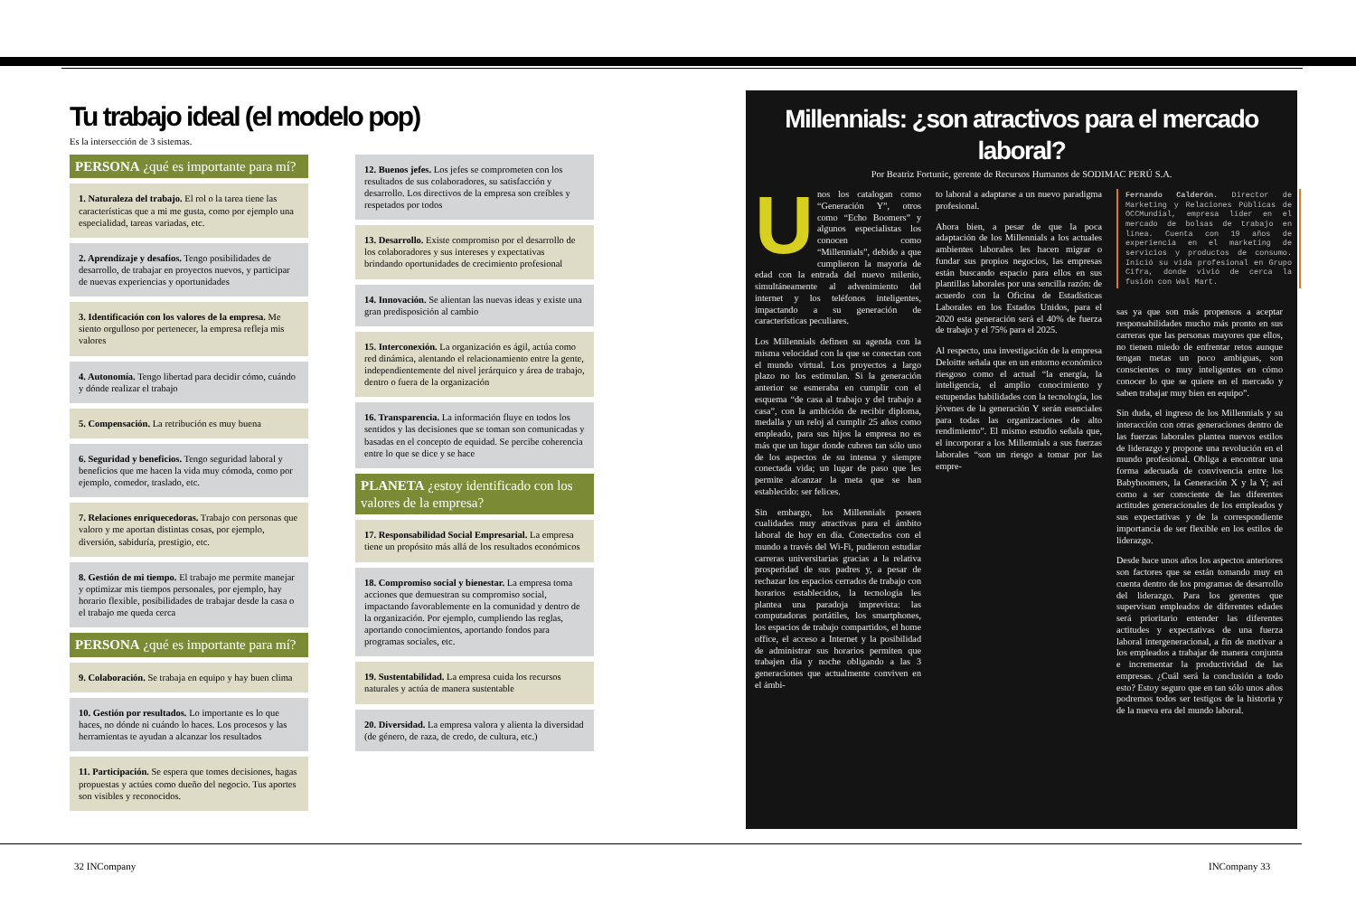Tu trabajo ideal (el modelo pop)
Es la intersección de 3 sistemas.
PERSONA ¿qué es importante para mí?
1. Naturaleza del trabajo. El rol o la tarea tiene las características que a mi me gusta, como por ejemplo una especialidad, tareas variadas, etc.
2. Aprendizaje y desafíos. Tengo posibilidades de desarrollo, de trabajar en proyectos nuevos, y participar de nuevas experiencias y oportunidades
3. Identificación con los valores de la empresa. Me siento orgulloso por pertenecer, la empresa refleja mis valores
4. Autonomía. Tengo libertad para decidir cómo, cuándo y dónde realizar el trabajo
5. Compensación. La retribución es muy buena
6. Seguridad y beneficios. Tengo seguridad laboral y beneficios que me hacen la vida muy cómoda, como por ejemplo, comedor, traslado, etc.
7. Relaciones enriquecedoras. Trabajo con personas que valoro y me aportan distintas cosas, por ejemplo, diversión, sabiduría, prestigio, etc.
8. Gestión de mi tiempo. El trabajo me permite manejar y optimizar mis tiempos personales, por ejemplo, hay horario flexible, posibilidades de trabajar desde la casa o el trabajo me queda cerca
PERSONA ¿qué es importante para mí?
9. Colaboración. Se trabaja en equipo y hay buen clima
10. Gestión por resultados. Lo importante es lo que haces, no dónde ni cuándo lo haces. Los procesos y las herramientas te ayudan a alcanzar los resultados
11. Participación. Se espera que tomes decisiones, hagas propuestas y actúes como dueño del negocio. Tus aportes son visibles y reconocidos.
12. Buenos jefes. Los jefes se comprometen con los resultados de sus colaboradores, su satisfacción y desarrollo. Los directivos de la empresa son creíbles y respetados por todos
13. Desarrollo. Existe compromiso por el desarrollo de los colaboradores y sus intereses y expectativas brindando oportunidades de crecimiento profesional
14. Innovación. Se alientan las nuevas ideas y existe una gran predisposición al cambio
15. Interconexión. La organización es ágil, actúa como red dinámica, alentando el relacionamiento entre la gente, independientemente del nivel jerárquico y área de trabajo, dentro o fuera de la organización
16. Transparencia. La información fluye en todos los sentidos y las decisiones que se toman son comunicadas y basadas en el concepto de equidad. Se percibe coherencia entre lo que se dice y se hace
PLANETA ¿estoy identificado con los valores de la empresa?
17. Responsabilidad Social Empresarial. La empresa tiene un propósito más allá de los resultados económicos
18. Compromiso social y bienestar. La empresa toma acciones que demuestran su compromiso social, impactando favorablemente en la comunidad y dentro de la organización. Por ejemplo, cumpliendo las reglas, aportando conocimientos, aportando fondos para programas sociales, etc.
19. Sustentabilidad. La empresa cuida los recursos naturales y actúa de manera sustentable
20. Diversidad. La empresa valora y alienta la diversidad (de género, de raza, de credo, de cultura, etc.)
Millennials: ¿son atractivos para el mercado laboral?
Por Beatriz Fortunic, gerente de Recursos Humanos de SODIMAC PERÚ S.A.
Unos los catalogan como “Generación Y”, otros como “Echo Boomers” y algunos especialistas los conocen como “Millennials”, debido a que cumplieron la mayoría de edad con la entrada del nuevo milenio, simultáneamente al advenimiento del internet y los teléfonos inteligentes, impactando a su generación de características peculiares.
Los Millennials definen su agenda con la misma velocidad con la que se conectan con el mundo virtual. Los proyectos a largo plazo no los estimulan. Si la generación anterior se esmeraba en cumplir con el esquema “de casa al trabajo y del trabajo a casa”, con la ambición de recibir diploma, medalla y un reloj al cumplir 25 años como empleado, para sus hijos la empresa no es más que un lugar donde cubren tan sólo uno de los aspectos de su intensa y siempre conectada vida; un lugar de paso que les permite alcanzar la meta que se han establecido: ser felices.
Sin embargo, los Millennials poseen cualidades muy atractivas para el ámbito laboral de hoy en día. Conectados con el mundo a través del Wi-Fi, pudieron estudiar carreras universitarias gracias a la relativa prosperidad de sus padres y, a pesar de rechazar los espacios cerrados de trabajo con horarios establecidos, la tecnología les plantea una paradoja imprevista: las computadoras portátiles, los smartphones, los espacios de trabajo compartidos, el home office, el acceso a Internet y la posibilidad de administrar sus horarios permiten que trabajen día y noche obligando a las 3 generaciones que actualmente conviven en el ámbi-
to laboral a adaptarse a un nuevo paradigma profesional.
Ahora bien, a pesar de que la poca adaptación de los Millennials a los actuales ambientes laborales les hacen migrar o fundar sus propios negocios, las empresas están buscando espacio para ellos en sus plantillas laborales por una sencilla razón: de acuerdo con la Oficina de Estadísticas Laborales en los Estados Unidos, para el 2020 esta generación será el 40% de fuerza de trabajo y el 75% para el 2025.
Al respecto, una investigación de la empresa Deloitte señala que en un entorno económico riesgoso como el actual “la energía, la inteligencia, el amplio conocimiento y estupendas habilidades con la tecnología, los jóvenes de la generación Y serán esenciales para todas las organizaciones de alto rendimiento”. El mismo estudio señala que, el incorporar a los Millennials a sus fuerzas laborales “son un riesgo a tomar por las empre-
Fernando Calderón. Director de Marketing y Relaciones Públicas de OCCMundial, empresa líder en el mercado de bolsas de trabajo en línea. Cuenta con 19 años de experiencia en el marketing de servicios y productos de consumo. Inició su vida profesional en Grupo Cifra, donde vivió de cerca la fusión con Wal Mart.
sas ya que son más propensos a aceptar responsabilidades mucho más pronto en sus carreras que las personas mayores que ellos, no tienen miedo de enfrentar retos aunque tengan metas un poco ambiguas, son conscientes o muy inteligentes en cómo conocer lo que se quiere en el mercado y saben trabajar muy bien en equipo”.
Sin duda, el ingreso de los Millennials y su interacción con otras generaciones dentro de las fuerzas laborales plantea nuevos estilos de liderazgo y propone una revolución en el mundo profesional. Obliga a encontrar una forma adecuada de convivencia entre los Babyboomers, la Generación X y la Y; así como a ser consciente de las diferentes actitudes generacionales de los empleados y sus expectativas y de la correspondiente importancia de ser flexible en los estilos de liderazgo.
Desde hace unos años los aspectos anteriores son factores que se están tomando muy en cuenta dentro de los programas de desarrollo del liderazgo. Para los gerentes que supervisan empleados de diferentes edades será prioritario entender las diferentes actitudes y expectativas de una fuerza laboral intergeneracional, a fin de motivar a los empleados a trabajar de manera conjunta e incrementar la productividad de las empresas. ¿Cuál será la conclusión a todo esto? Estoy seguro que en tan sólo unos años podremos todos ser testigos de la historia y de la nueva era del mundo laboral.
32 INCompany INCompany 33